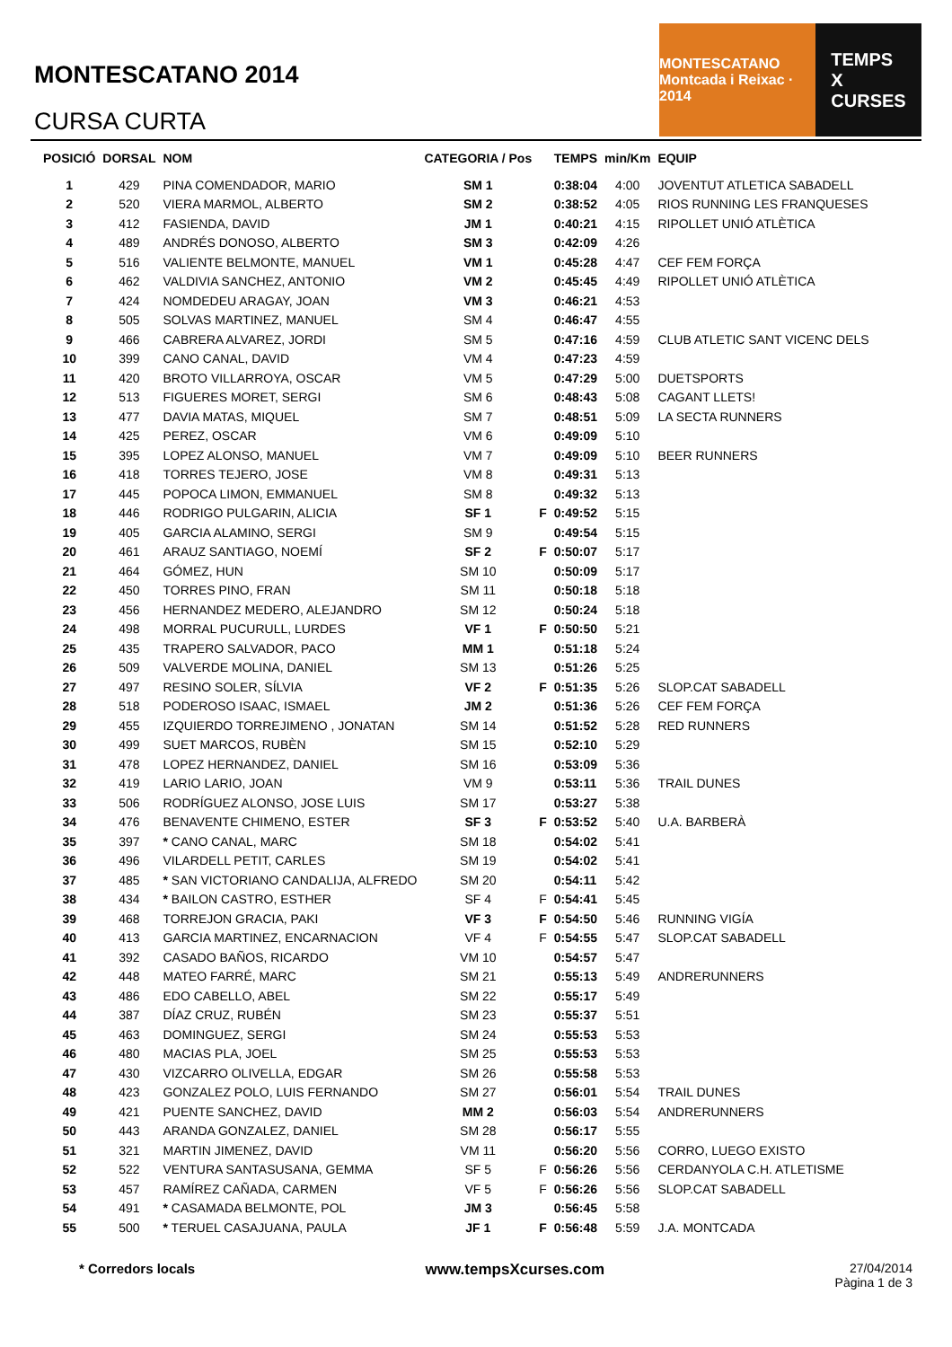MONTESCATANO 2014
CURSA CURTA
MONTESCATANO
Montcada i Reixac · 2014
TEMPS
X
CURSES
| POSICIÓ | DORSAL | NOM | CATEGORIA / Pos | | TEMPS | min/Km | EQUIP |
| --- | --- | --- | --- | --- | --- | --- | --- |
| 1 | 429 | PINA COMENDADOR, MARIO | SM 1 | | 0:38:04 | 4:00 | JOVENTUT ATLETICA SABADELL |
| 2 | 520 | VIERA MARMOL, ALBERTO | SM 2 | | 0:38:52 | 4:05 | RIOS RUNNING LES FRANQUESES |
| 3 | 412 | FASIENDA, DAVID | JM 1 | | 0:40:21 | 4:15 | RIPOLLET UNIÓ ATLÈTICA |
| 4 | 489 | ANDRÉS DONOSO, ALBERTO | SM 3 | | 0:42:09 | 4:26 | |
| 5 | 516 | VALIENTE BELMONTE, MANUEL | VM 1 | | 0:45:28 | 4:47 | CEF FEM FORÇA |
| 6 | 462 | VALDIVIA SANCHEZ, ANTONIO | VM 2 | | 0:45:45 | 4:49 | RIPOLLET UNIÓ ATLÈTICA |
| 7 | 424 | NOMDEDEU ARAGAY, JOAN | VM 3 | | 0:46:21 | 4:53 | |
| 8 | 505 | SOLVAS MARTINEZ, MANUEL | SM 4 | | 0:46:47 | 4:55 | |
| 9 | 466 | CABRERA ALVAREZ, JORDI | SM 5 | | 0:47:16 | 4:59 | CLUB ATLETIC SANT VICENC DELS |
| 10 | 399 | CANO CANAL, DAVID | VM 4 | | 0:47:23 | 4:59 | |
| 11 | 420 | BROTO VILLARROYA, OSCAR | VM 5 | | 0:47:29 | 5:00 | DUETSPORTS |
| 12 | 513 | FIGUERES MORET, SERGI | SM 6 | | 0:48:43 | 5:08 | CAGANT LLETS! |
| 13 | 477 | DAVIA MATAS, MIQUEL | SM 7 | | 0:48:51 | 5:09 | LA SECTA RUNNERS |
| 14 | 425 | PEREZ, OSCAR | VM 6 | | 0:49:09 | 5:10 | |
| 15 | 395 | LOPEZ ALONSO, MANUEL | VM 7 | | 0:49:09 | 5:10 | BEER RUNNERS |
| 16 | 418 | TORRES TEJERO, JOSE | VM 8 | | 0:49:31 | 5:13 | |
| 17 | 445 | POPOCA LIMON, EMMANUEL | SM 8 | | 0:49:32 | 5:13 | |
| 18 | 446 | RODRIGO PULGARIN, ALICIA | SF 1 | F | 0:49:52 | 5:15 | |
| 19 | 405 | GARCIA ALAMINO, SERGI | SM 9 | | 0:49:54 | 5:15 | |
| 20 | 461 | ARAUZ SANTIAGO, NOEMÍ | SF 2 | F | 0:50:07 | 5:17 | |
| 21 | 464 | GÓMEZ, HUN | SM 10 | | 0:50:09 | 5:17 | |
| 22 | 450 | TORRES PINO, FRAN | SM 11 | | 0:50:18 | 5:18 | |
| 23 | 456 | HERNANDEZ MEDERO, ALEJANDRO | SM 12 | | 0:50:24 | 5:18 | |
| 24 | 498 | MORRAL PUCURULL, LURDES | VF 1 | F | 0:50:50 | 5:21 | |
| 25 | 435 | TRAPERO SALVADOR, PACO | MM 1 | | 0:51:18 | 5:24 | |
| 26 | 509 | VALVERDE MOLINA, DANIEL | SM 13 | | 0:51:26 | 5:25 | |
| 27 | 497 | RESINO SOLER, SÍLVIA | VF 2 | F | 0:51:35 | 5:26 | SLOP.CAT SABADELL |
| 28 | 518 | PODEROSO ISAAC, ISMAEL | JM 2 | | 0:51:36 | 5:26 | CEF FEM FORÇA |
| 29 | 455 | IZQUIERDO TORREJIMENO , JONATAN | SM 14 | | 0:51:52 | 5:28 | RED RUNNERS |
| 30 | 499 | SUET MARCOS, RUBÈN | SM 15 | | 0:52:10 | 5:29 | |
| 31 | 478 | LOPEZ HERNANDEZ, DANIEL | SM 16 | | 0:53:09 | 5:36 | |
| 32 | 419 | LARIO LARIO, JOAN | VM 9 | | 0:53:11 | 5:36 | TRAIL DUNES |
| 33 | 506 | RODRÍGUEZ ALONSO, JOSE LUIS | SM 17 | | 0:53:27 | 5:38 | |
| 34 | 476 | BENAVENTE CHIMENO, ESTER | SF 3 | F | 0:53:52 | 5:40 | U.A. BARBERÀ |
| 35 | 397 | * CANO CANAL, MARC | SM 18 | | 0:54:02 | 5:41 | |
| 36 | 496 | VILARDELL PETIT, CARLES | SM 19 | | 0:54:02 | 5:41 | |
| 37 | 485 | * SAN VICTORIANO CANDALIJA, ALFREDO | SM 20 | | 0:54:11 | 5:42 | |
| 38 | 434 | * BAILON CASTRO, ESTHER | SF 4 | F | 0:54:41 | 5:45 | |
| 39 | 468 | TORREJON GRACIA, PAKI | VF 3 | F | 0:54:50 | 5:46 | RUNNING VIGÍA |
| 40 | 413 | GARCIA MARTINEZ, ENCARNACION | VF 4 | F | 0:54:55 | 5:47 | SLOP.CAT SABADELL |
| 41 | 392 | CASADO BAÑOS, RICARDO | VM 10 | | 0:54:57 | 5:47 | |
| 42 | 448 | MATEO FARRÉ, MARC | SM 21 | | 0:55:13 | 5:49 | ANDRERUNNERS |
| 43 | 486 | EDO CABELLO, ABEL | SM 22 | | 0:55:17 | 5:49 | |
| 44 | 387 | DÍAZ CRUZ, RUBÉN | SM 23 | | 0:55:37 | 5:51 | |
| 45 | 463 | DOMINGUEZ, SERGI | SM 24 | | 0:55:53 | 5:53 | |
| 46 | 480 | MACIAS PLA, JOEL | SM 25 | | 0:55:53 | 5:53 | |
| 47 | 430 | VIZCARRO OLIVELLA, EDGAR | SM 26 | | 0:55:58 | 5:53 | |
| 48 | 423 | GONZALEZ POLO, LUIS FERNANDO | SM 27 | | 0:56:01 | 5:54 | TRAIL DUNES |
| 49 | 421 | PUENTE SANCHEZ, DAVID | MM 2 | | 0:56:03 | 5:54 | ANDRERUNNERS |
| 50 | 443 | ARANDA GONZALEZ, DANIEL | SM 28 | | 0:56:17 | 5:55 | |
| 51 | 321 | MARTIN JIMENEZ, DAVID | VM 11 | | 0:56:20 | 5:56 | CORRO, LUEGO EXISTO |
| 52 | 522 | VENTURA SANTASUSANA, GEMMA | SF 5 | F | 0:56:26 | 5:56 | CERDANYOLA C.H. ATLETISME |
| 53 | 457 | RAMÍREZ CAÑADA, CARMEN | VF 5 | F | 0:56:26 | 5:56 | SLOP.CAT SABADELL |
| 54 | 491 | * CASAMADA BELMONTE, POL | JM 3 | | 0:56:45 | 5:58 | |
| 55 | 500 | * TERUEL CASAJUANA, PAULA | JF 1 | F | 0:56:48 | 5:59 | J.A. MONTCADA |
* Corredors locals www.tempsXcurses.com 27/04/2014
Pàgina 1 de 3